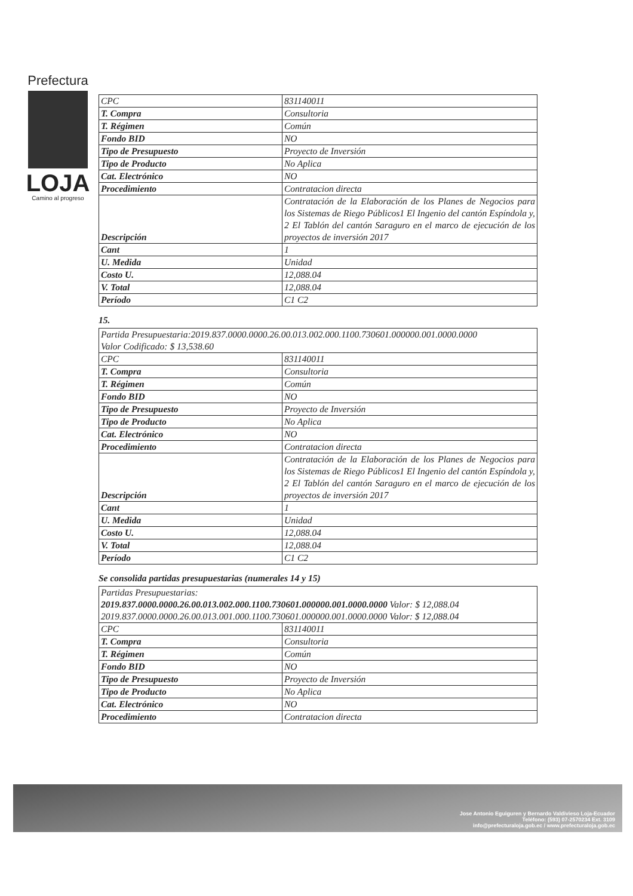Prefectura
LOJA
Camino al progreso
| CPC | 831140011 |
| T. Compra | Consultoria |
| T. Régimen | Común |
| Fondo BID | NO |
| Tipo de Presupuesto | Proyecto de Inversión |
| Tipo de Producto | No Aplica |
| Cat. Electrónico | NO |
| Procedimiento | Contratacion directa |
| Descripción | Contratación de la Elaboración de los Planes de Negocios para los Sistemas de Riego Públicos1 El Ingenio del cantón Espíndola y, 2 El Tablón del cantón Saraguro en el marco de ejecución de los proyectos de inversión 2017 |
| Cant | 1 |
| U. Medida | Unidad |
| Costo U. | 12,088.04 |
| V. Total | 12,088.04 |
| Período | C1 C2 |
15.
| Partida Presupuestaria:2019.837.0000.0000.26.00.013.002.000.1100.730601.000000.001.0000.0000 Valor Codificado: $ 13,538.60 | |
| CPC | 831140011 |
| T. Compra | Consultoria |
| T. Régimen | Común |
| Fondo BID | NO |
| Tipo de Presupuesto | Proyecto de Inversión |
| Tipo de Producto | No Aplica |
| Cat. Electrónico | NO |
| Procedimiento | Contratacion directa |
| Descripción | Contratación de la Elaboración de los Planes de Negocios para los Sistemas de Riego Públicos1 El Ingenio del cantón Espíndola y, 2 El Tablón del cantón Saraguro en el marco de ejecución de los proyectos de inversión 2017 |
| Cant | 1 |
| U. Medida | Unidad |
| Costo U. | 12,088.04 |
| V. Total | 12,088.04 |
| Período | C1 C2 |
Se consolida partidas presupuestarias (numerales 14 y 15)
| Partidas Presupuestarias: 2019.837.0000.0000.26.00.013.002.000.1100.730601.000000.001.0000.0000 Valor: $ 12,088.04 2019.837.0000.0000.26.00.013.001.000.1100.730601.000000.001.0000.0000 Valor: $ 12,088.04 | |
| CPC | 831140011 |
| T. Compra | Consultoria |
| T. Régimen | Común |
| Fondo BID | NO |
| Tipo de Presupuesto | Proyecto de Inversión |
| Tipo de Producto | No Aplica |
| Cat. Electrónico | NO |
| Procedimiento | Contratacion directa |
Jose Antonio Eguiguren y Bernardo Valdivieso Loja-Ecuador
Teléfono: (593) 07-2570234 Ext. 3109
info@prefecturaloja.gob.ec / www.prefecturaloja.gob.ec